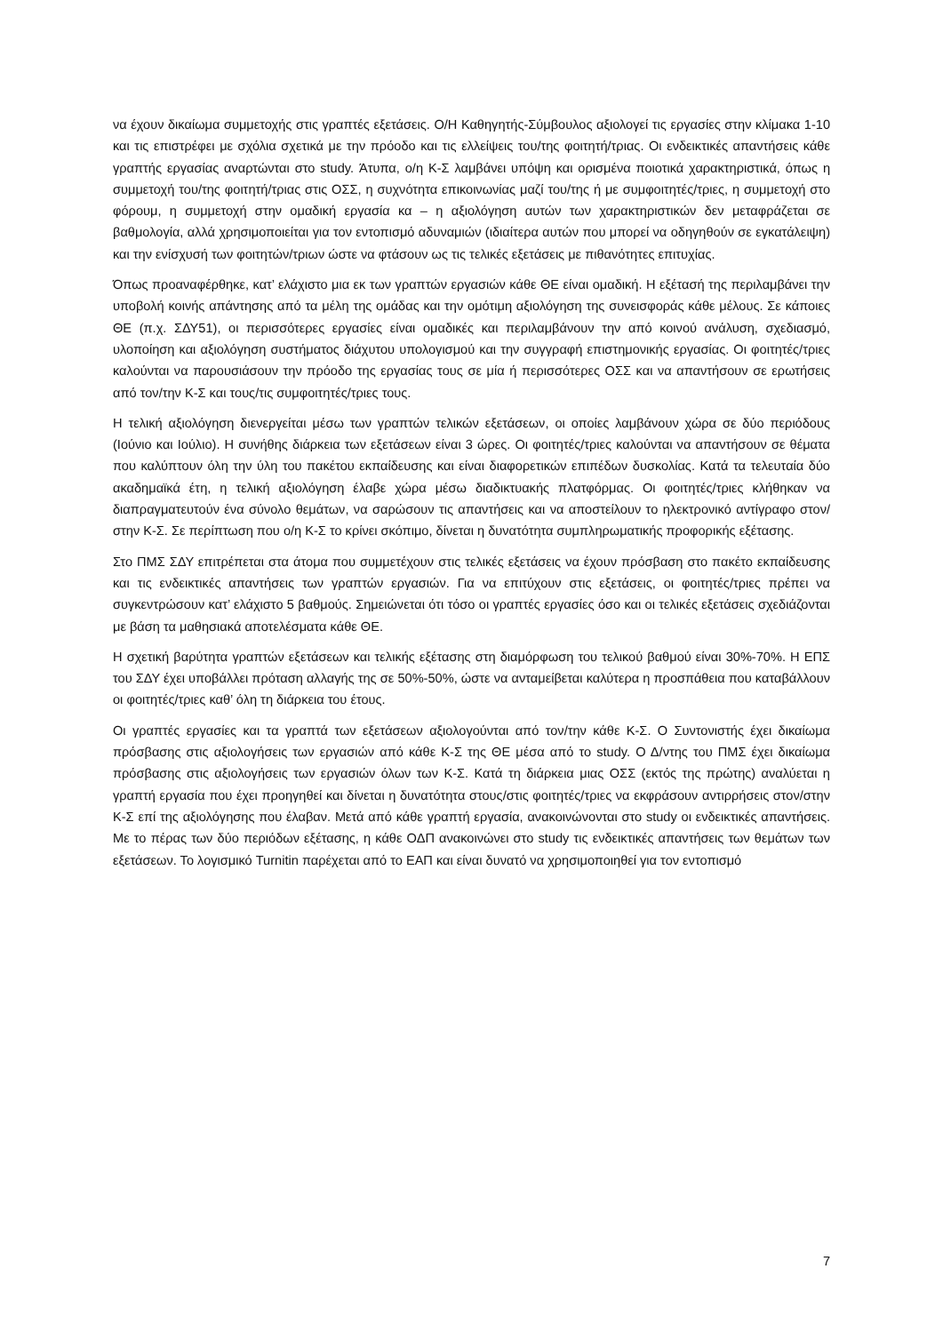να έχουν δικαίωμα συμμετοχής στις γραπτές εξετάσεις. Ο/Η Καθηγητής-Σύμβουλος αξιολογεί τις εργασίες στην κλίμακα 1-10 και τις επιστρέφει με σχόλια σχετικά με την πρόοδο και τις ελλείψεις του/της φοιτητή/τριας. Οι ενδεικτικές απαντήσεις κάθε γραπτής εργασίας αναρτώνται στο study. Άτυπα, ο/η Κ-Σ λαμβάνει υπόψη και ορισμένα ποιοτικά χαρακτηριστικά, όπως η συμμετοχή του/της φοιτητή/τριας στις ΟΣΣ, η συχνότητα επικοινωνίας μαζί του/της ή με συμφοιτητές/τριες, η συμμετοχή στο φόρουμ, η συμμετοχή στην ομαδική εργασία κα – η αξιολόγηση αυτών των χαρακτηριστικών δεν μεταφράζεται σε βαθμολογία, αλλά χρησιμοποιείται για τον εντοπισμό αδυναμιών (ιδιαίτερα αυτών που μπορεί να οδηγηθούν σε εγκατάλειψη) και την ενίσχυσή των φοιτητών/τριων ώστε να φτάσουν ως τις τελικές εξετάσεις με πιθανότητες επιτυχίας.
Όπως προαναφέρθηκε, κατ’ ελάχιστο μια εκ των γραπτών εργασιών κάθε ΘΕ είναι ομαδική. Η εξέτασή της περιλαμβάνει την υποβολή κοινής απάντησης από τα μέλη της ομάδας και την ομότιμη αξιολόγηση της συνεισφοράς κάθε μέλους. Σε κάποιες ΘΕ (π.χ. ΣΔΥ51), οι περισσότερες εργασίες είναι ομαδικές και περιλαμβάνουν την από κοινού ανάλυση, σχεδιασμό, υλοποίηση και αξιολόγηση συστήματος διάχυτου υπολογισμού και την συγγραφή επιστημονικής εργασίας. Οι φοιτητές/τριες καλούνται να παρουσιάσουν την πρόοδο της εργασίας τους σε μία ή περισσότερες ΟΣΣ και να απαντήσουν σε ερωτήσεις από τον/την Κ-Σ και τους/τις συμφοιτητές/τριες τους.
Η τελική αξιολόγηση διενεργείται μέσω των γραπτών τελικών εξετάσεων, οι οποίες λαμβάνουν χώρα σε δύο περιόδους (Ιούνιο και Ιούλιο). Η συνήθης διάρκεια των εξετάσεων είναι 3 ώρες. Οι φοιτητές/τριες καλούνται να απαντήσουν σε θέματα που καλύπτουν όλη την ύλη του πακέτου εκπαίδευσης και είναι διαφορετικών επιπέδων δυσκολίας. Κατά τα τελευταία δύο ακαδημαϊκά έτη, η τελική αξιολόγηση έλαβε χώρα μέσω διαδικτυακής πλατφόρμας. Οι φοιτητές/τριες κλήθηκαν να διαπραγματευτούν ένα σύνολο θεμάτων, να σαρώσουν τις απαντήσεις και να αποστείλουν το ηλεκτρονικό αντίγραφο στον/στην Κ-Σ. Σε περίπτωση που ο/η Κ-Σ το κρίνει σκόπιμο, δίνεται η δυνατότητα συμπληρωματικής προφορικής εξέτασης.
Στο ΠΜΣ ΣΔΥ επιτρέπεται στα άτομα που συμμετέχουν στις τελικές εξετάσεις να έχουν πρόσβαση στο πακέτο εκπαίδευσης και τις ενδεικτικές απαντήσεις των γραπτών εργασιών. Για να επιτύχουν στις εξετάσεις, οι φοιτητές/τριες πρέπει να συγκεντρώσουν κατ’ ελάχιστο 5 βαθμούς. Σημειώνεται ότι τόσο οι γραπτές εργασίες όσο και οι τελικές εξετάσεις σχεδιάζονται με βάση τα μαθησιακά αποτελέσματα κάθε ΘΕ.
Η σχετική βαρύτητα γραπτών εξετάσεων και τελικής εξέτασης στη διαμόρφωση του τελικού βαθμού είναι 30%-70%. Η ΕΠΣ του ΣΔΥ έχει υποβάλλει πρόταση αλλαγής της σε 50%-50%, ώστε να ανταμείβεται καλύτερα η προσπάθεια που καταβάλλουν οι φοιτητές/τριες καθ’ όλη τη διάρκεια του έτους.
Οι γραπτές εργασίες και τα γραπτά των εξετάσεων αξιολογούνται από τον/την κάθε Κ-Σ. Ο Συντονιστής έχει δικαίωμα πρόσβασης στις αξιολογήσεις των εργασιών από κάθε Κ-Σ της ΘΕ μέσα από το study. Ο Δ/ντης του ΠΜΣ έχει δικαίωμα πρόσβασης στις αξιολογήσεις των εργασιών όλων των Κ-Σ. Κατά τη διάρκεια μιας ΟΣΣ (εκτός της πρώτης) αναλύεται η γραπτή εργασία που έχει προηγηθεί και δίνεται η δυνατότητα στους/στις φοιτητές/τριες να εκφράσουν αντιρρήσεις στον/στην Κ-Σ επί της αξιολόγησης που έλαβαν. Μετά από κάθε γραπτή εργασία, ανακοινώνονται στο study οι ενδεικτικές απαντήσεις. Με το πέρας των δύο περιόδων εξέτασης, η κάθε ΟΔΠ ανακοινώνει στο study τις ενδεικτικές απαντήσεις των θεμάτων των εξετάσεων. Το λογισμικό Turnitin παρέχεται από το ΕΑΠ και είναι δυνατό να χρησιμοποιηθεί για τον εντοπισμό
7